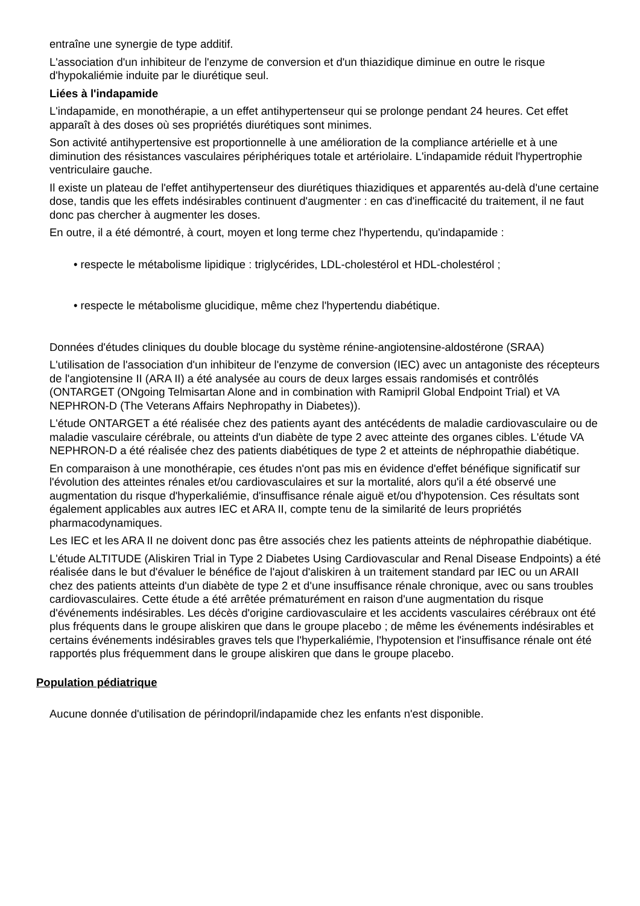entraîne une synergie de type additif.
L'association d'un inhibiteur de l'enzyme de conversion et d'un thiazidique diminue en outre le risque d'hypokaliémie induite par le diurétique seul.
Liées à l'indapamide
L'indapamide, en monothérapie, a un effet antihypertenseur qui se prolonge pendant 24 heures. Cet effet apparaît à des doses où ses propriétés diurétiques sont minimes.
Son activité antihypertensive est proportionnelle à une amélioration de la compliance artérielle et à une diminution des résistances vasculaires périphériques totale et artériolaire. L'indapamide réduit l'hypertrophie ventriculaire gauche.
Il existe un plateau de l'effet antihypertenseur des diurétiques thiazidiques et apparentés au-delà d'une certaine dose, tandis que les effets indésirables continuent d'augmenter : en cas d'inefficacité du traitement, il ne faut donc pas chercher à augmenter les doses.
En outre, il a été démontré, à court, moyen et long terme chez l'hypertendu, qu'indapamide :
• respecte le métabolisme lipidique : triglycérides, LDL-cholestérol et HDL-cholestérol ;
• respecte le métabolisme glucidique, même chez l'hypertendu diabétique.
Données d'études cliniques du double blocage du système rénine-angiotensine-aldostérone (SRAA)
L'utilisation de l'association d'un inhibiteur de l'enzyme de conversion (IEC) avec un antagoniste des récepteurs de l'angiotensine II (ARA II) a été analysée au cours de deux larges essais randomisés et contrôlés (ONTARGET (ONgoing Telmisartan Alone and in combination with Ramipril Global Endpoint Trial) et VA NEPHRON-D (The Veterans Affairs Nephropathy in Diabetes)).
L'étude ONTARGET a été réalisée chez des patients ayant des antécédents de maladie cardiovasculaire ou de maladie vasculaire cérébrale, ou atteints d'un diabète de type 2 avec atteinte des organes cibles. L'étude VA NEPHRON-D a été réalisée chez des patients diabétiques de type 2 et atteints de néphropathie diabétique.
En comparaison à une monothérapie, ces études n'ont pas mis en évidence d'effet bénéfique significatif sur l'évolution des atteintes rénales et/ou cardiovasculaires et sur la mortalité, alors qu'il a été observé une augmentation du risque d'hyperkaliémie, d'insuffisance rénale aiguë et/ou d'hypotension. Ces résultats sont également applicables aux autres IEC et ARA II, compte tenu de la similarité de leurs propriétés pharmacodynamiques.
Les IEC et les ARA II ne doivent donc pas être associés chez les patients atteints de néphropathie diabétique.
L'étude ALTITUDE (Aliskiren Trial in Type 2 Diabetes Using Cardiovascular and Renal Disease Endpoints) a été réalisée dans le but d'évaluer le bénéfice de l'ajout d'aliskiren à un traitement standard par IEC ou un ARAII chez des patients atteints d'un diabète de type 2 et d'une insuffisance rénale chronique, avec ou sans troubles cardiovasculaires. Cette étude a été arrêtée prématurément en raison d'une augmentation du risque d'événements indésirables. Les décès d'origine cardiovasculaire et les accidents vasculaires cérébraux ont été plus fréquents dans le groupe aliskiren que dans le groupe placebo ; de même les événements indésirables et certains événements indésirables graves tels que l'hyperkaliémie, l'hypotension et l'insuffisance rénale ont été rapportés plus fréquemment dans le groupe aliskiren que dans le groupe placebo.
Population pédiatrique
Aucune donnée d'utilisation de périndopril/indapamide chez les enfants n'est disponible.